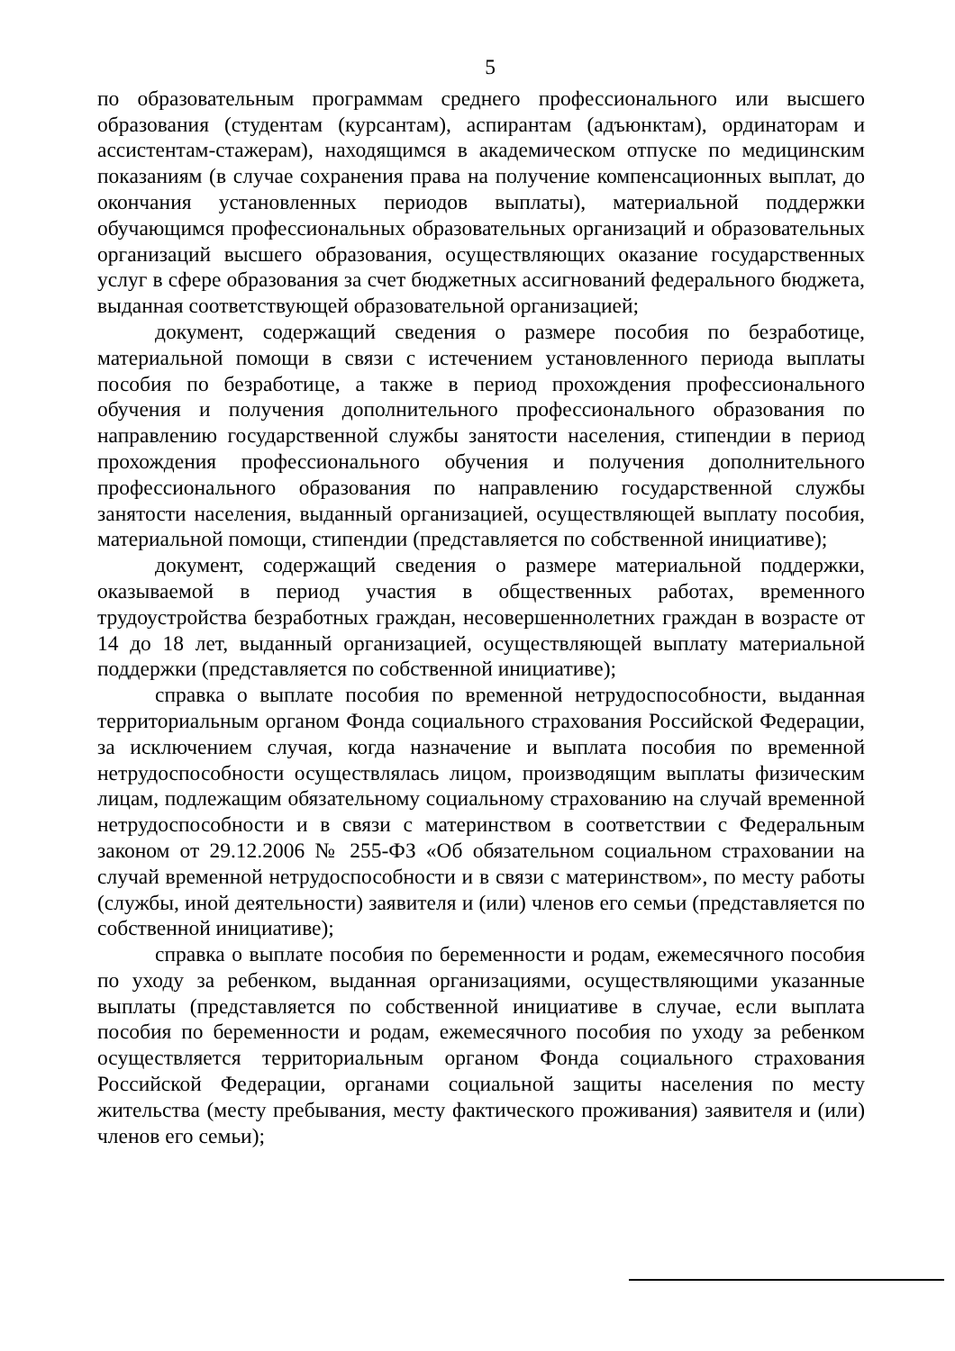5
по образовательным программам среднего профессионального или высшего образования (студентам (курсантам), аспирантам (адъюнктам), ординаторам и ассистентам-стажерам), находящимся в академическом отпуске по медицинским показаниям (в случае сохранения права на получение компенсационных выплат, до окончания установленных периодов выплаты), материальной поддержки обучающимся профессиональных образовательных организаций и образовательных организаций высшего образования, осуществляющих оказание государственных услуг в сфере образования за счет бюджетных ассигнований федерального бюджета, выданная соответствующей образовательной организацией;
документ, содержащий сведения о размере пособия по безработице, материальной помощи в связи с истечением установленного периода выплаты пособия по безработице, а также в период прохождения профессионального обучения и получения дополнительного профессионального образования по направлению государственной службы занятости населения, стипендии в период прохождения профессионального обучения и получения дополнительного профессионального образования по направлению государственной службы занятости населения, выданный организацией, осуществляющей выплату пособия, материальной помощи, стипендии (представляется по собственной инициативе);
документ, содержащий сведения о размере материальной поддержки, оказываемой в период участия в общественных работах, временного трудоустройства безработных граждан, несовершеннолетних граждан в возрасте от 14 до 18 лет, выданный организацией, осуществляющей выплату материальной поддержки (представляется по собственной инициативе);
справка о выплате пособия по временной нетрудоспособности, выданная территориальным органом Фонда социального страхования Российской Федерации, за исключением случая, когда назначение и выплата пособия по временной нетрудоспособности осуществлялась лицом, производящим выплаты физическим лицам, подлежащим обязательному социальному страхованию на случай временной нетрудоспособности и в связи с материнством в соответствии с Федеральным законом от 29.12.2006 № 255-ФЗ «Об обязательном социальном страховании на случай временной нетрудоспособности и в связи с материнством», по месту работы (службы, иной деятельности) заявителя и (или) членов его семьи (представляется по собственной инициативе);
справка о выплате пособия по беременности и родам, ежемесячного пособия по уходу за ребенком, выданная организациями, осуществляющими указанные выплаты (представляется по собственной инициативе в случае, если выплата пособия по беременности и родам, ежемесячного пособия по уходу за ребенком осуществляется территориальным органом Фонда социального страхования Российской Федерации, органами социальной защиты населения по месту жительства (месту пребывания, месту фактического проживания) заявителя и (или) членов его семьи);